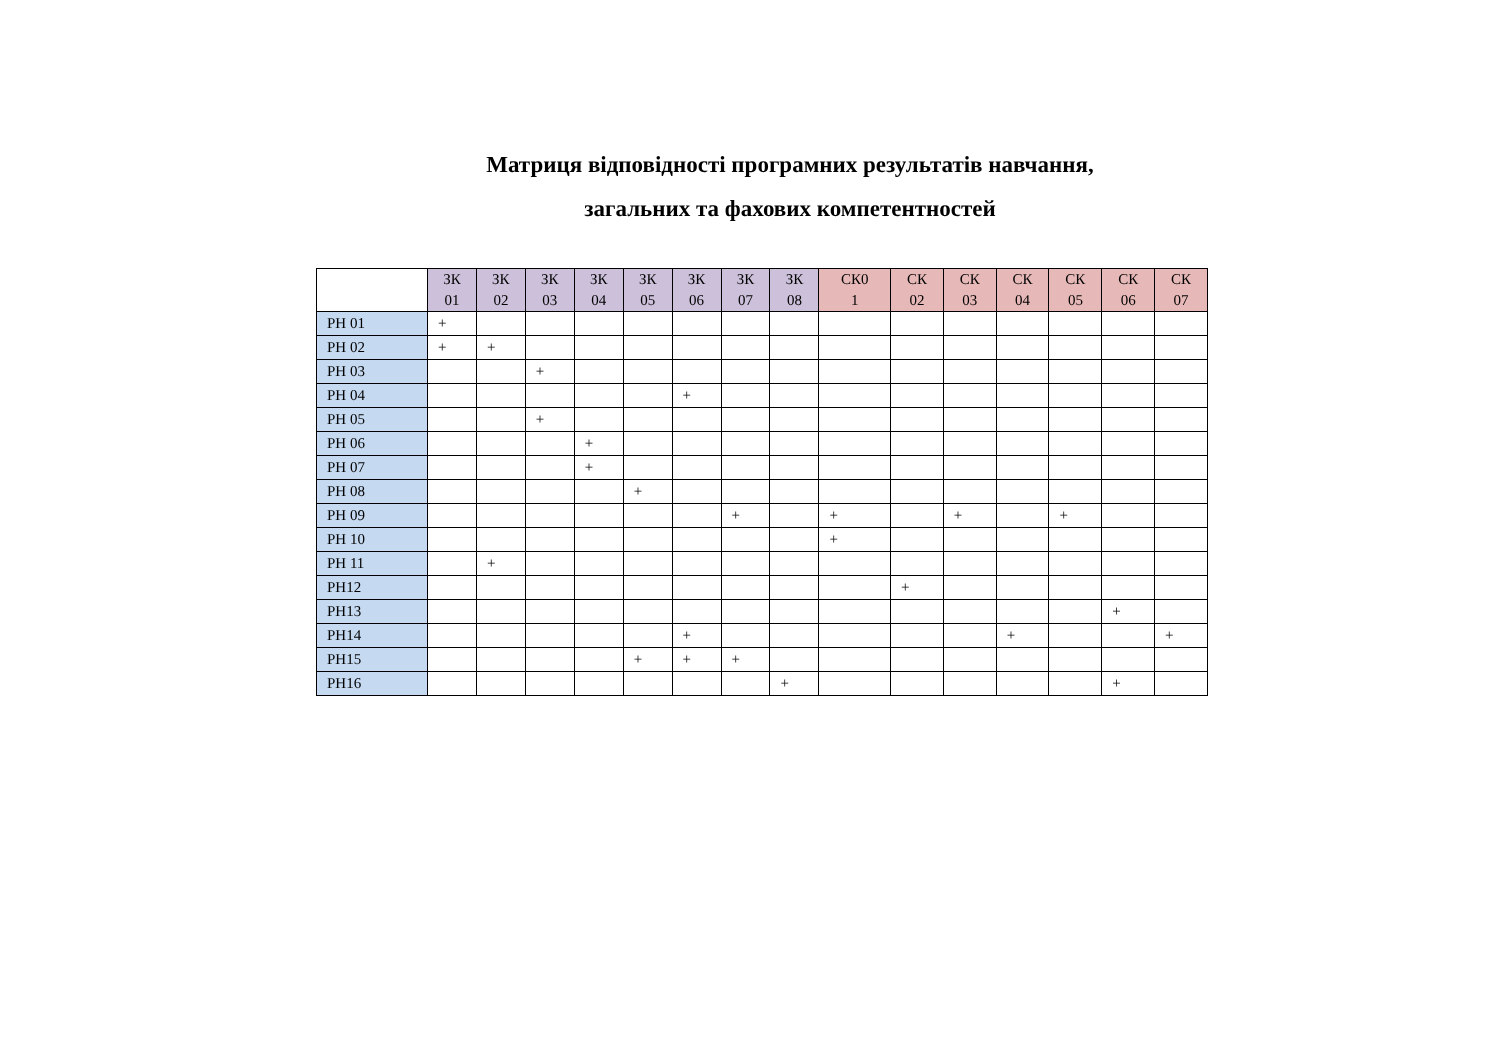Матриця відповідності програмних результатів навчання,
загальних та фахових компетентностей
| | ЗК 01 | ЗК 02 | ЗК 03 | ЗК 04 | ЗК 05 | ЗК 06 | ЗК 07 | ЗК 08 | СК0 1 | СК 02 | СК 03 | СК 04 | СК 05 | СК 06 | СК 07 |
| --- | --- | --- | --- | --- | --- | --- | --- | --- | --- | --- | --- | --- | --- | --- | --- |
| РН 01 | + | | | | | | | | | | | | | | |
| РН 02 | + | + | | | | | | | | | | | | | |
| РН 03 | | | + | | | | | | | | | | | | |
| РН 04 | | | | | | + | | | | | | | | | |
| РН 05 | | | + | | | | | | | | | | | | |
| РН 06 | | | | + | | | | | | | | | | | |
| РН 07 | | | | + | | | | | | | | | | | |
| РН 08 | | | | | + | | | | | | | | | | |
| РН 09 | | | | | | | + | | + | | + | | + | | |
| РН 10 | | | | | | | | | + | | | | | | |
| РН 11 | | + | | | | | | | | | | | | | |
| РН12 | | | | | | | | | | + | | | | | |
| РН13 | | | | | | | | | | | | | | + | |
| РН14 | | | | | | + | | | | | | + | | | + |
| РН15 | | | | | + | + | + | | | | | | | | |
| РН16 | | | | | | | | + | | | | | | + | |